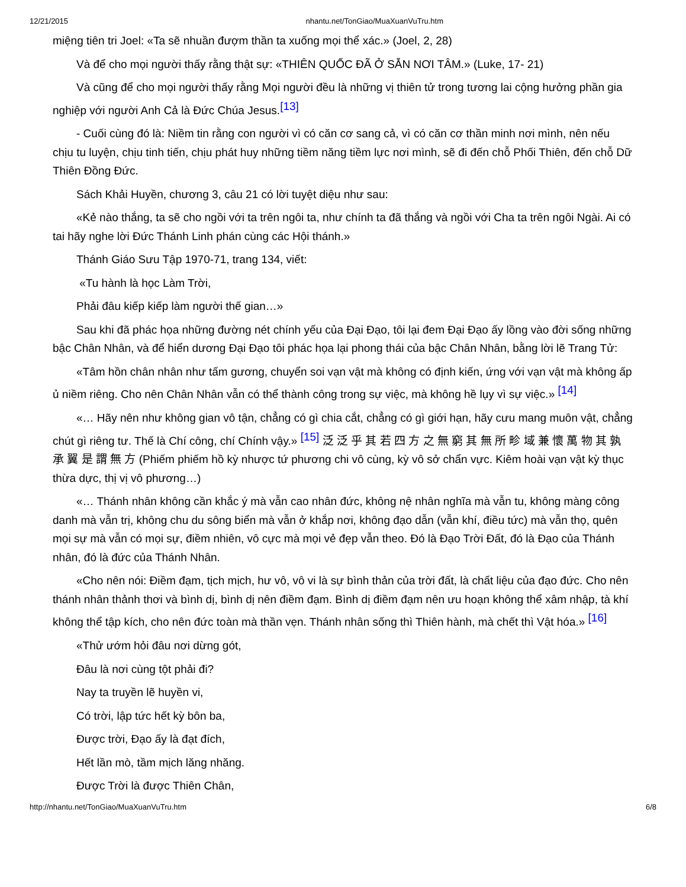12/21/2015 nhantu.net/TonGiao/MuaXuanVuTru.htm
miệng tiên tri Joel: «Ta sẽ nhuần đượm thần ta xuống mọi thể xác.» (Joel, 2, 28)
Và để cho mọi người thấy rằng thật sự: «THIÊN QUỐC ĐÃ Ở SẴN NƠI TÂM.» (Luke, 17- 21)
Và cũng để cho mọi người thấy rằng Mọi người đều là những vị thiên tử trong tương lai cộng hưởng phần gia nghiệp với người Anh Cả là Đức Chúa Jesus.<sup>[13]</sup>
- Cuối cùng đó là: Niềm tin rằng con người vì có căn cơ sang cả, vì có căn cơ thần minh nơi mình, nên nếu chịu tu luyện, chịu tinh tiến, chịu phát huy những tiềm năng tiềm lực nơi mình, sẽ đi đến chỗ Phối Thiên, đến chỗ Dữ Thiên Đồng Đức.
Sách Khải Huyền, chương 3, câu 21 có lời tuyệt diệu như sau:
«Kẻ nào thắng, ta sẽ cho ngồi với ta trên ngôi ta, như chính ta đã thắng và ngồi với Cha ta trên ngôi Ngài. Ai có tai hãy nghe lời Đức Thánh Linh phán cùng các Hội thánh.»
Thánh Giáo Sưu Tập 1970-71, trang 134, viết:
«Tu hành là học Làm Trời,
Phải đâu kiếp kiếp làm người thế gian…»
Sau khi đã phác họa những đường nét chính yếu của Đại Đạo, tôi lại đem Đại Đạo ấy lồng vào đời sống những bậc Chân Nhân, và để hiển dương Đại Đạo tôi phác họa lại phong thái của bậc Chân Nhân, bằng lời lẽ Trang Tử:
«Tâm hồn chân nhân như tấm gương, chuyển soi vạn vật mà không có định kiến, ứng với vạn vật mà không ấp ủ niềm riêng. Cho nên Chân Nhân vẫn có thể thành công trong sự việc, mà không hề lụy vì sự việc.» <sup>[14]</sup>
«… Hãy nên như không gian vô tận, chẳng có gì chia cắt, chẳng có gì giới hạn, hãy cưu mang muôn vật, chẳng chút gì riêng tư. Thế là Chí công, chí Chính vậy.» <sup>[15]</sup> 泛 泛 乎 其 若 四 方 之 無 窮 其 無 所 畛 域 兼 懷 萬 物 其 孰 承 翼 是 謂 無 方 (Phiếm phiếm hồ kỳ nhược tứ phương chi vô cùng, kỳ vô sở chẩn vực. Kiêm hoài vạn vật kỳ thục thừa dực, thị vị vô phương…)
«… Thánh nhân không cần khắc ý mà vẫn cao nhân đức, không nệ nhân nghĩa mà vẫn tu, không màng công danh mà vẫn trị, không chu du sông biển mà vẫn ở khắp nơi, không đạo dẫn (vẫn khí, điều tức) mà vẫn thọ, quên mọi sự mà vẫn có mọi sự, điềm nhiên, vô cực mà mọi vẻ đẹp vẫn theo. Đó là Đạo Trời Đất, đó là Đạo của Thánh nhân, đó là đức của Thánh Nhân.
«Cho nên nói: Điềm đạm, tịch mịch, hư vô, vô vi là sự bình thản của trời đất, là chất liệu của đạo đức. Cho nên thánh nhân thảnh thơi và bình dị, bình dị nên điềm đạm. Bình dị điềm đạm nên ưu hoạn không thể xâm nhập, tà khí không thể tập kích, cho nên đức toàn mà thần vẹn. Thánh nhân sống thì Thiên hành, mà chết thì Vật hóa.» <sup>[16]</sup>
«Thử ướm hỏi đâu nơi dừng gót,
Đâu là nơi cùng tột phải đi?
Nay ta truyền lẽ huyền vi,
Có trời, lập tức hết kỳ bôn ba,
Được trời, Đạo ấy là đạt đích,
Hết lần mò, tầm mịch lăng nhăng.
Được Trời là được Thiên Chân,
http://nhantu.net/TonGiao/MuaXuanVuTru.htm 6/8